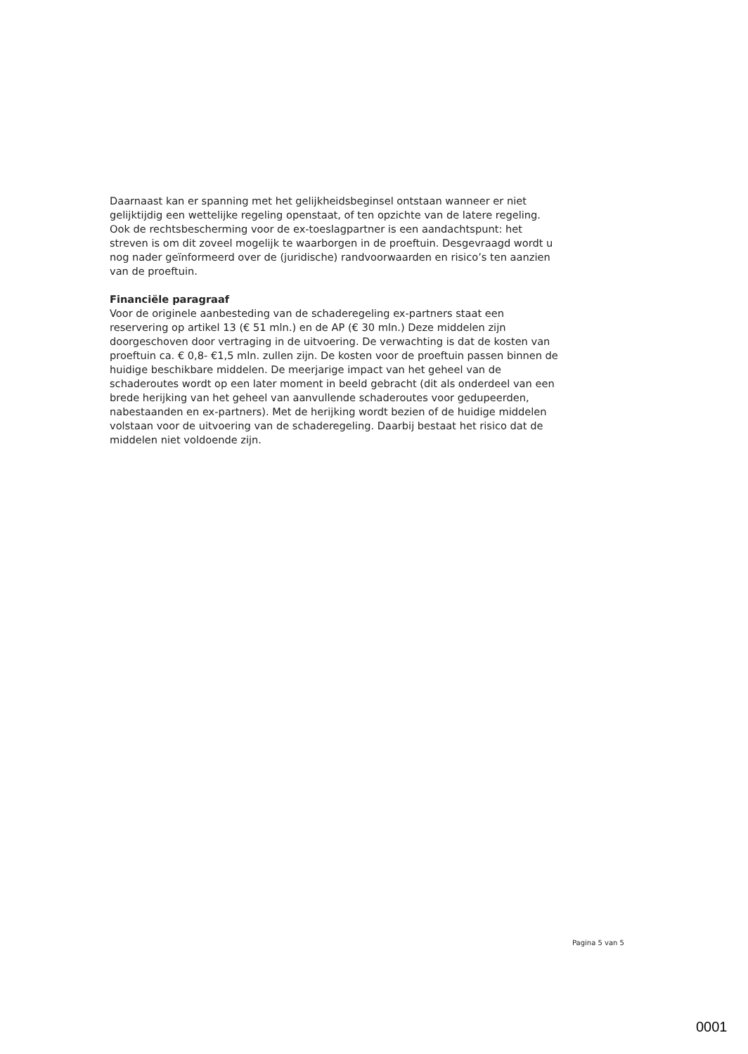Daarnaast kan er spanning met het gelijkheidsbeginsel ontstaan wanneer er niet gelijktijdig een wettelijke regeling openstaat, of ten opzichte van de latere regeling. Ook de rechtsbescherming voor de ex-toeslagpartner is een aandachtspunt: het streven is om dit zoveel mogelijk te waarborgen in de proeftuin. Desgevraagd wordt u nog nader geïnformeerd over de (juridische) randvoorwaarden en risico’s ten aanzien van de proeftuin.
Financiële paragraaf
Voor de originele aanbesteding van de schaderegeling ex-partners staat een reservering op artikel 13 (€ 51 mln.) en de AP (€ 30 mln.) Deze middelen zijn doorgeschoven door vertraging in de uitvoering. De verwachting is dat de kosten van proeftuin ca. € 0,8- €1,5 mln. zullen zijn. De kosten voor de proeftuin passen binnen de huidige beschikbare middelen. De meerjarige impact van het geheel van de schaderoutes wordt op een later moment in beeld gebracht (dit als onderdeel van een brede herijking van het geheel van aanvullende schaderoutes voor gedupeerden, nabestaanden en ex-partners). Met de herijking wordt bezien of de huidige middelen volstaan voor de uitvoering van de schaderegeling. Daarbij bestaat het risico dat de middelen niet voldoende zijn.
Pagina 5 van 5
0001